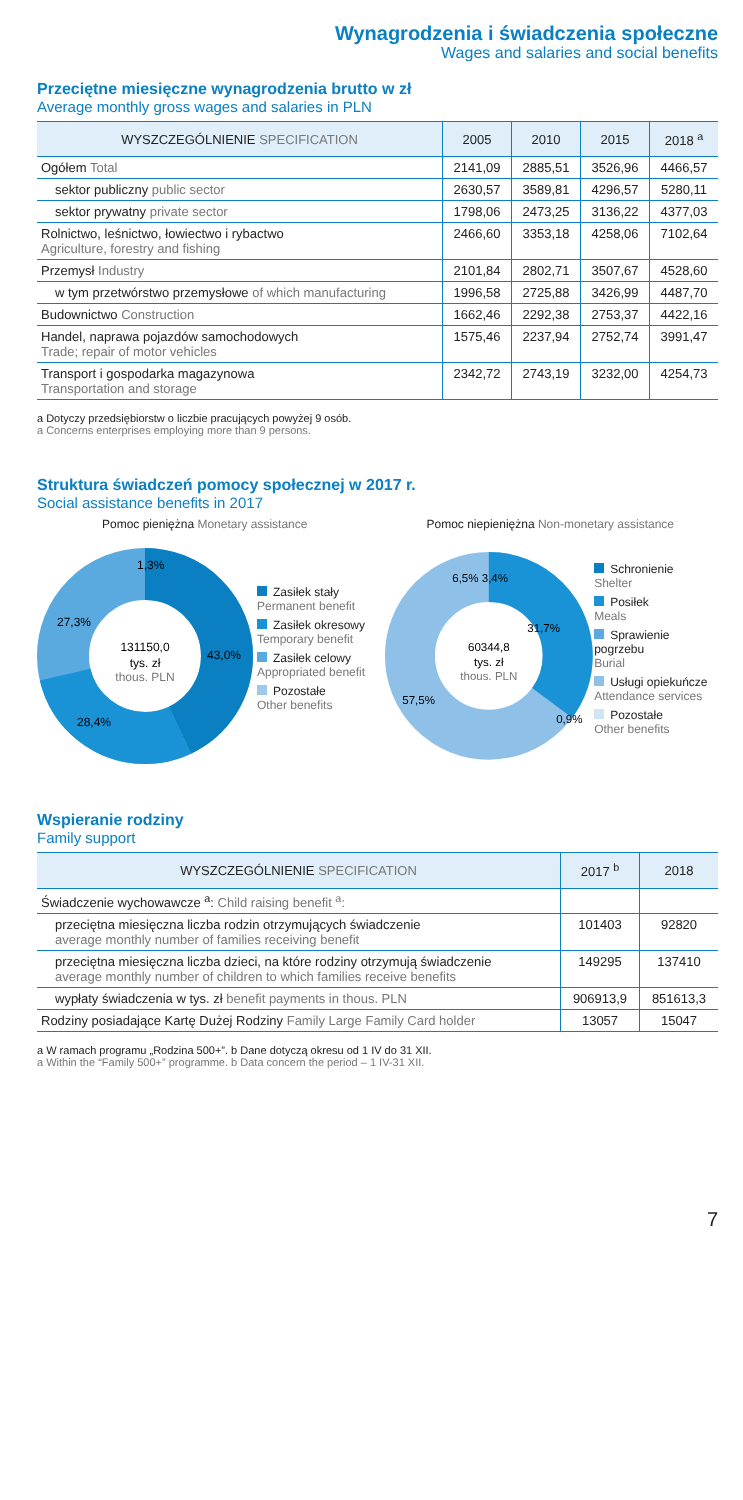Wynagrodzenia i świadczenia społeczne
Wages and salaries and social benefits
Przeciętne miesięczne wynagrodzenia brutto w zł
Average monthly gross wages and salaries in PLN
| WYSZCZEGÓLNIENIE SPECIFICATION | 2005 | 2010 | 2015 | 2018 <sup>a</sup> |
| --- | --- | --- | --- | --- |
| Ogółem Total | 2141,09 | 2885,51 | 3526,96 | 4466,57 |
| sektor publiczny public sector | 2630,57 | 3589,81 | 4296,57 | 5280,11 |
| sektor prywatny private sector | 1798,06 | 2473,25 | 3136,22 | 4377,03 |
| Rolnictwo, leśnictwo, łowiectwo i rybactwo Agriculture, forestry and fishing | 2466,60 | 3353,18 | 4258,06 | 7102,64 |
| Przemysł Industry | 2101,84 | 2802,71 | 3507,67 | 4528,60 |
| w tym przetwórstwo przemysłowe of which manufacturing | 1996,58 | 2725,88 | 3426,99 | 4487,70 |
| Budownictwo Construction | 1662,46 | 2292,38 | 2753,37 | 4422,16 |
| Handel, naprawa pojazdów samochodowych Trade; repair of motor vehicles | 1575,46 | 2237,94 | 2752,74 | 3991,47 |
| Transport i gospodarka magazynowa Transportation and storage | 2342,72 | 2743,19 | 3232,00 | 4254,73 |
a Dotyczy przedsiębiorstw o liczbie pracujących powyżej 9 osób.
a Concerns enterprises employing more than 9 persons.
Struktura świadczeń pomocy społecznej w 2017 r.
Social assistance benefits in 2017
Pomoc pieniężna Monetary assistance
1,3%
27,3%
43,0%
28,4%
131150,0
tys. zł
thous. PLN
Zasiłek stały
Permanent benefit
Zasiłek okresowy
Temporary benefit
Zasiłek celowy
Appropriated benefit
Pozostałe
Other benefits
Pomoc niepieniężna Non-monetary assistance
6,5% 3,4%
31,7%
57,5%
0,9%
60344,8
tys. zł
thous. PLN
Schronienie
Shelter
Posiłek
Meals
Sprawienie pogrzebu
Burial
Usługi opiekuńcze
Attendance services
Pozostałe
Other benefits
Wspieranie rodziny
Family support
| WYSZCZEGÓLNIENIE SPECIFICATION | 2017 <sup>b</sup> | 2018 |
| --- | --- | --- |
| Świadczenie wychowawcze <sup>a</sup>: Child raising benefit <sup>a</sup>: | | |
| przeciętna miesięczna liczba rodzin otrzymujących świadczenie average monthly number of families receiving benefit | 101403 | 92820 |
| przeciętna miesięczna liczba dzieci, na które rodziny otrzymują świadczenie average monthly number of children to which families receive benefits | 149295 | 137410 |
| wypłaty świadczenia w tys. zł benefit payments in thous. PLN | 906913,9 | 851613,3 |
| Rodziny posiadające Kartę Dużej Rodziny Family Large Family Card holder | 13057 | 15047 |
a W ramach programu „Rodzina 500+”. b Dane dotyczą okresu od 1 IV do 31 XII.
a Within the “Family 500+” programme. b Data concern the period – 1 IV-31 XII.
7